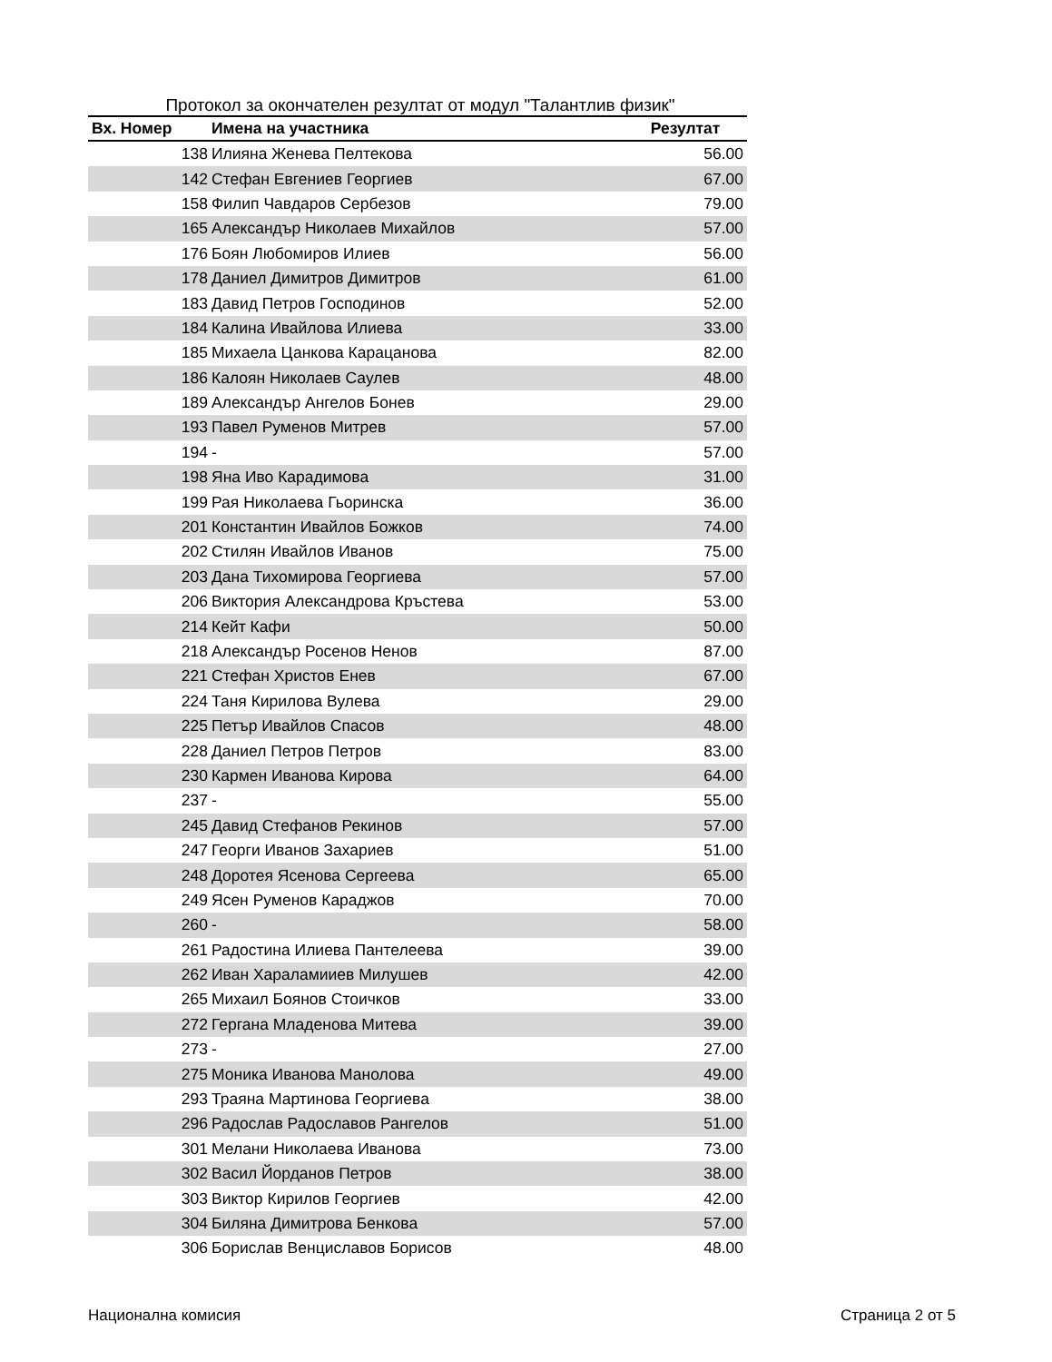Протокол за окончателен резултат от модул "Талантлив физик"
| Вх. Номер | Имена на участника | Резултат |
| --- | --- | --- |
| 138 | Илияна Женева Пелтекова | 56.00 |
| 142 | Стефан Евгениев Георгиев | 67.00 |
| 158 | Филип Чавдаров Сербезов | 79.00 |
| 165 | Александър Николаев Михайлов | 57.00 |
| 176 | Боян Любомиров Илиев | 56.00 |
| 178 | Даниел Димитров Димитров | 61.00 |
| 183 | Давид Петров Господинов | 52.00 |
| 184 | Калина Ивайлова Илиева | 33.00 |
| 185 | Михаела Цанкова Карацанова | 82.00 |
| 186 | Калоян Николаев Саулев | 48.00 |
| 189 | Александър Ангелов Бонев | 29.00 |
| 193 | Павел Руменов Митрев | 57.00 |
| 194 | - | 57.00 |
| 198 | Яна Иво Карадимова | 31.00 |
| 199 | Рая Николаева Гьоринска | 36.00 |
| 201 | Константин Ивайлов Божков | 74.00 |
| 202 | Стилян Ивайлов Иванов | 75.00 |
| 203 | Дана Тихомирова Георгиева | 57.00 |
| 206 | Виктория Александрова Кръстева | 53.00 |
| 214 | Кейт Кафи | 50.00 |
| 218 | Александър Росенов Ненов | 87.00 |
| 221 | Стефан Христов Енев | 67.00 |
| 224 | Таня Кирилова Вулева | 29.00 |
| 225 | Петър Ивайлов Спасов | 48.00 |
| 228 | Даниел Петров Петров | 83.00 |
| 230 | Кармен Иванова Кирова | 64.00 |
| 237 | - | 55.00 |
| 245 | Давид Стефанов Рекинов | 57.00 |
| 247 | Георги Иванов Захариев | 51.00 |
| 248 | Доротея Ясенова Сергеева | 65.00 |
| 249 | Ясен Руменов Караджов | 70.00 |
| 260 | - | 58.00 |
| 261 | Радостина Илиева Пантелеева | 39.00 |
| 262 | Иван Хараламииев Милушев | 42.00 |
| 265 | Михаил Боянов Стоичков | 33.00 |
| 272 | Гергана Младенова Митева | 39.00 |
| 273 | - | 27.00 |
| 275 | Моника Иванова Манолова | 49.00 |
| 293 | Траяна Мартинова Георгиева | 38.00 |
| 296 | Радослав Радославов Рангелов | 51.00 |
| 301 | Мелани Николаева Иванова | 73.00 |
| 302 | Васил Йорданов Петров | 38.00 |
| 303 | Виктор Кирилов Георгиев | 42.00 |
| 304 | Биляна Димитрова Бенкова | 57.00 |
| 306 | Борислав Венциславов Борисов | 48.00 |
Национална комисия Страница 2 от 5